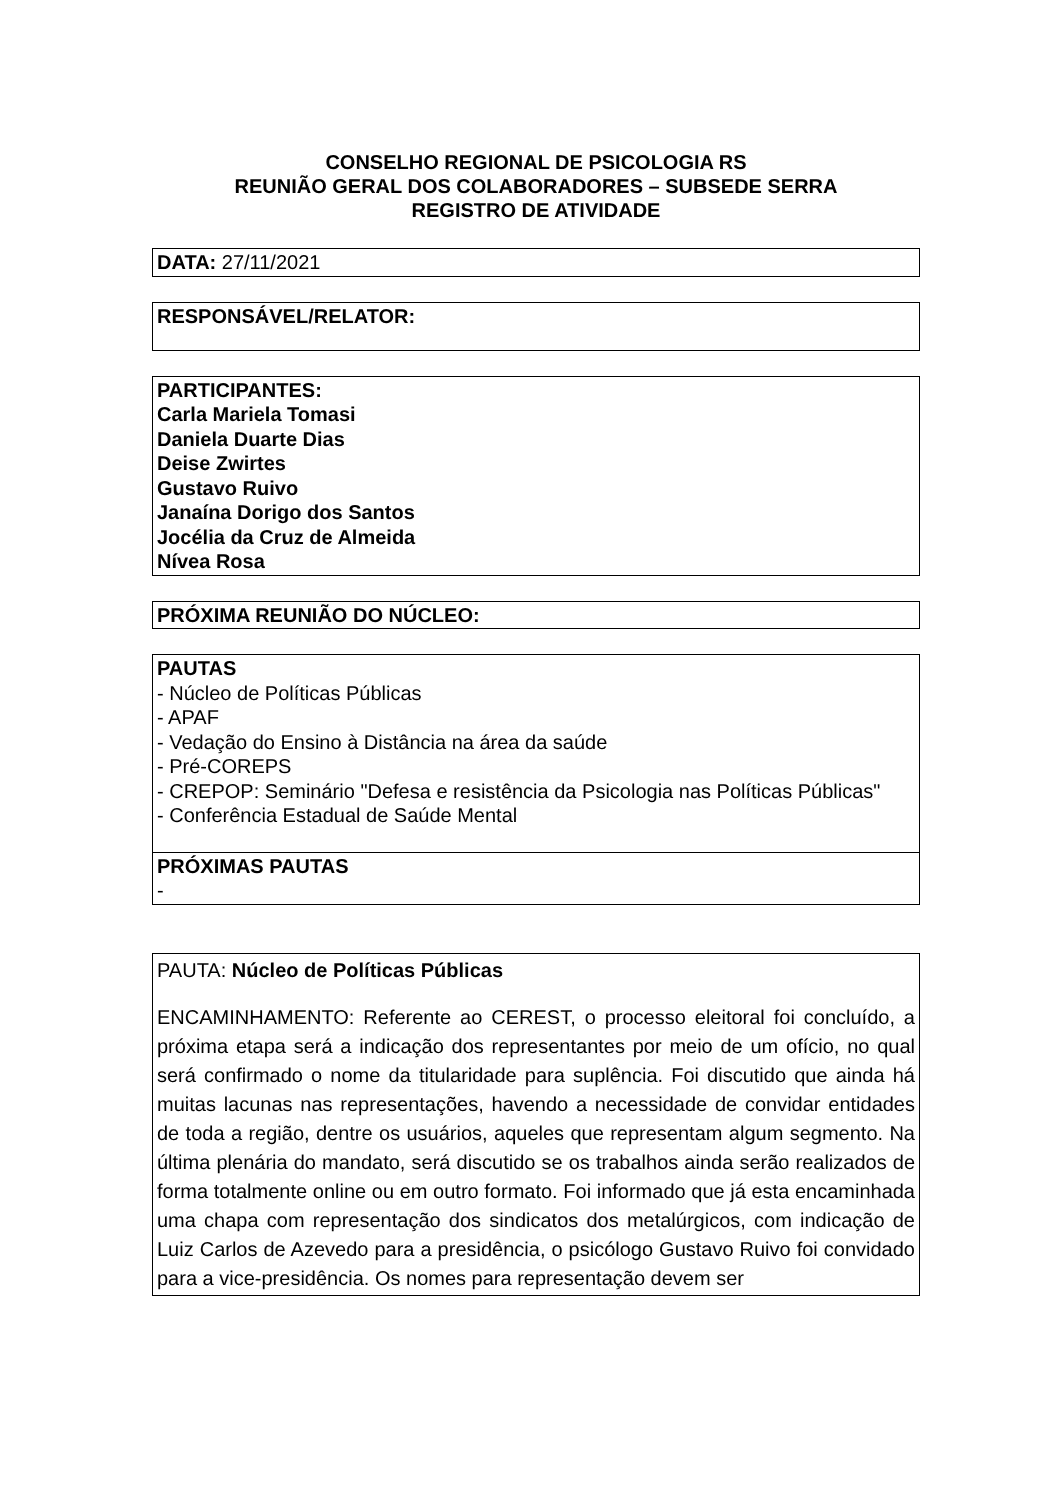CONSELHO REGIONAL DE PSICOLOGIA RS
REUNIÃO GERAL DOS COLABORADORES – SUBSEDE SERRA
REGISTRO DE ATIVIDADE
DATA: 27/11/2021
RESPONSÁVEL/RELATOR:
PARTICIPANTES:
Carla Mariela Tomasi
Daniela Duarte Dias
Deise Zwirtes
Gustavo Ruivo
Janaína Dorigo dos Santos
Jocélia da Cruz de Almeida
Nívea Rosa
PRÓXIMA REUNIÃO DO NÚCLEO:
| PAUTAS - Núcleo de Políticas Públicas - APAF - Vedação do Ensino à Distância na área da saúde - Pré-COREPS - CREPOP: Seminário "Defesa e resistência da Psicologia nas Políticas Públicas" - Conferência Estadual de Saúde Mental |
| PRÓXIMAS PAUTAS - |
PAUTA: Núcleo de Políticas Públicas
ENCAMINHAMENTO: Referente ao CEREST, o processo eleitoral foi concluído, a próxima etapa será a indicação dos representantes por meio de um ofício, no qual será confirmado o nome da titularidade para suplência. Foi discutido que ainda há muitas lacunas nas representações, havendo a necessidade de convidar entidades de toda a região, dentre os usuários, aqueles que representam algum segmento. Na última plenária do mandato, será discutido se os trabalhos ainda serão realizados de forma totalmente online ou em outro formato. Foi informado que já esta encaminhada uma chapa com representação dos sindicatos dos metalúrgicos, com indicação de Luiz Carlos de Azevedo para a presidência, o psicólogo Gustavo Ruivo foi convidado para a vice-presidência. Os nomes para representação devem ser